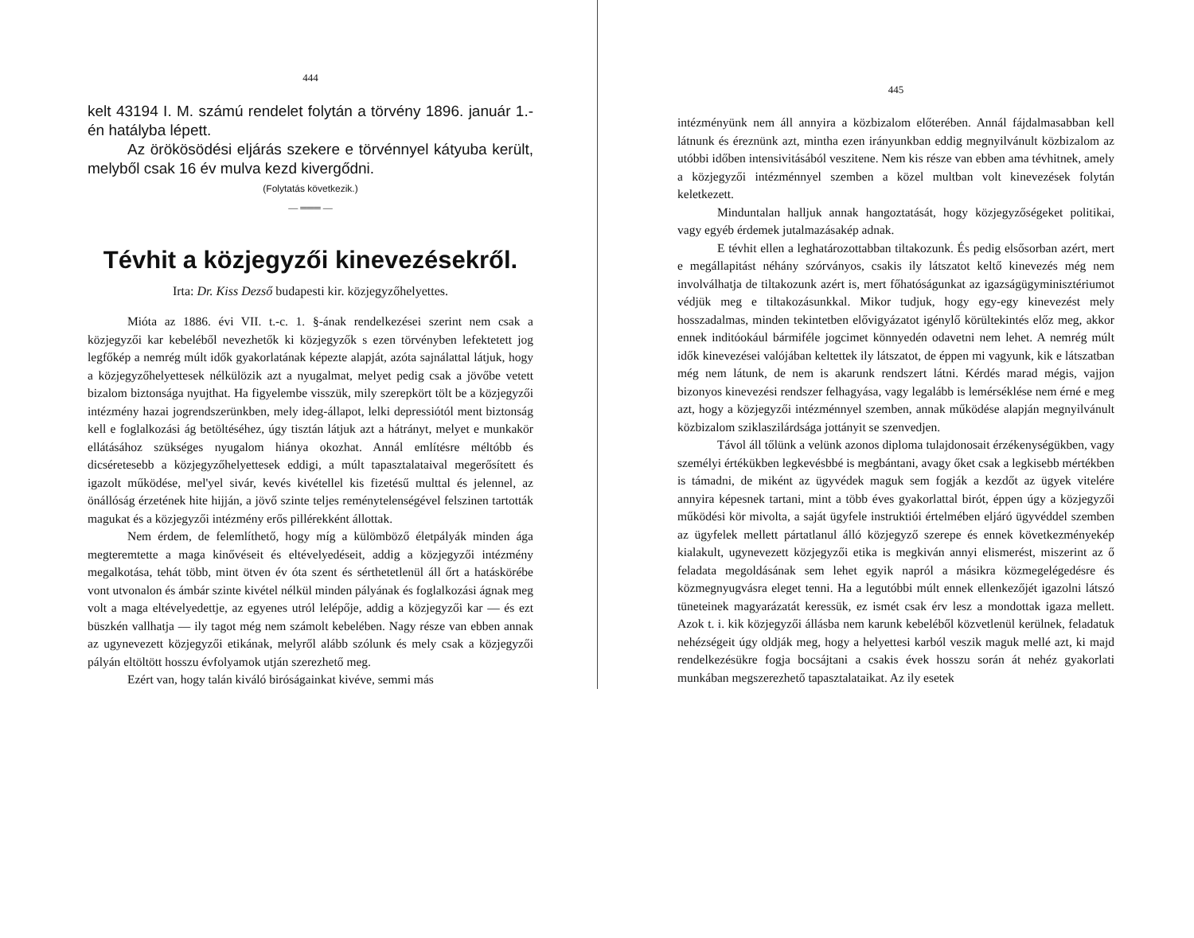444
kelt 43194 I. M. számú rendelet folytán a törvény 1896. január 1.-én hatályba lépett.
Az örökösödési eljárás szekere e törvénnyel kátyuba került, melyből csak 16 év mulva kezd kivergődni.
(Folytatás következik.)
— ═══ —
Tévhit a közjegyzői kinevezésekről.
Irta: Dr. Kiss Dezső budapesti kir. közjegyzőhelyettes.
Mióta az 1886. évi VII. t.-c. 1. §-ának rendelkezései szerint nem csak a közjegyzői kar kebeléből nevezhetők ki közjegyzők s ezen törvényben lefektetett jog legfőkép a nemrég múlt idők gyakorlatának képezte alapját, azóta sajnálattal látjuk, hogy a közjegyzőhelyettesek nélkülözik azt a nyugalmat, melyet pedig csak a jövőbe vetett bizalom biztonsága nyujthat. Ha figyelembe visszük, mily szerepkört tölt be a közjegyzői intézmény hazai jogrendszerünkben, mely ideg-állapot, lelki depressiótól ment biztonság kell e foglalkozási ág betöltéséhez, úgy tisztán látjuk azt a hátrányt, melyet e munkakör ellátásához szükséges nyugalom hiánya okozhat. Annál említésre méltóbb és dicséretesebb a közjegyzőhelyettesek eddigi, a múlt tapasztalataival megerősített és igazolt működése, mel'yel sivár, kevés kivétellel kis fizetésű multtal és jelennel, az önállóság érzetének hite hijján, a jövő szinte teljes reménytelenségével felszinen tartották magukat és a közjegyzői intézmény erős pillérekként állottak.
Nem érdem, de felemlíthető, hogy míg a külömböző életpályák minden ága megteremtette a maga kinővéseit és eltévelyedéseit, addig a közjegyzői intézmény megalkotása, tehát több, mint ötven év óta szent és sérthetetlenül áll őrt a hatáskörébe vont utvonalon és ámbár szinte kivétel nélkül minden pályának és foglalkozási ágnak meg volt a maga eltévelyedettje, az egyenes utról lelépője, addig a közjegyzői kar — és ezt büszkén vallhatja — ily tagot még nem számolt kebelében. Nagy része van ebben annak az ugynevezett közjegyzői etikának, melyről alább szólunk és mely csak a közjegyzői pályán eltöltött hosszu évfolyamok utján szerezhető meg.
Ezért van, hogy talán kiváló biróságainkat kivéve, semmi más
445
intézményünk nem áll annyira a közbizalom előterében. Annál fájdalmasabban kell látnunk és éreznünk azt, mintha ezen irányunkban eddig megnyilvánult közbizalom az utóbbi időben intensivitásából veszitene. Nem kis része van ebben ama tévhitnek, amely a közjegyzői intézménnyel szemben a közel multban volt kinevezések folytán keletkezett.
Minduntalan halljuk annak hangoztatását, hogy közjegyzőségeket politikai, vagy egyéb érdemek jutalmazásakép adnak.
E tévhit ellen a leghatározottabban tiltakozunk. És pedig elsősorban azért, mert e megállapitást néhány szórványos, csakis ily látszatot keltő kinevezés még nem involválhatja de tiltakozunk azért is, mert főhatóságunkat az igazságügyminisztériumot védjük meg e tiltakozásunkkal. Mikor tudjuk, hogy egy-egy kinevezést mely hosszadalmas, minden tekintetben elővigyázatot igénylő körültekintés előz meg, akkor ennek inditóokául bármiféle jogcimet könnyedén odavetni nem lehet. A nemrég múlt idők kinevezései valójában keltettek ily látszatot, de éppen mi vagyunk, kik e látszatban még nem látunk, de nem is akarunk rendszert látni. Kérdés marad mégis, vajjon bizonyos kinevezési rendszer felhagyása, vagy legalább is lemérséklése nem érné e meg azt, hogy a közjegyzői intézménnyel szemben, annak működése alapján megnyilvánult közbizalom sziklaszilárdsága jottányit se szenvedjen.
Távol áll tőlünk a velünk azonos diploma tulajdonosait érzékenységükben, vagy személyi értékükben legkevésbbé is megbántani, avagy őket csak a legkisebb mértékben is támadni, de miként az ügyvédek maguk sem fogják a kezdőt az ügyek vitelére annyira képesnek tartani, mint a több éves gyakorlattal birót, éppen úgy a közjegyzői működési kör mivolta, a saját ügyfele instruktiói értelmében eljáró ügyvéddel szemben az ügyfelek mellett pártatlanul álló közjegyző szerepe és ennek következményekép kialakult, ugynevezett közjegyzői etika is megkiván annyi elismerést, miszerint az ő feladata megoldásának sem lehet egyik napról a másikra közmegelégedésre és közmegnyugvásra eleget tenni. Ha a legutóbbi múlt ennek ellenkezőjét igazolni látszó tüneteinek magyarázatát keressük, ez ismét csak érv lesz a mondottak igaza mellett. Azok t. i. kik közjegyzői állásba nem karunk kebeléből közvetlenül kerülnek, feladatuk nehézségeit úgy oldják meg, hogy a helyettesi karból veszik maguk mellé azt, ki majd rendelkezésükre fogja bocsájtani a csakis évek hosszu során át nehéz gyakorlati munkában megszerezhető tapasztalataikat. Az ily esetek